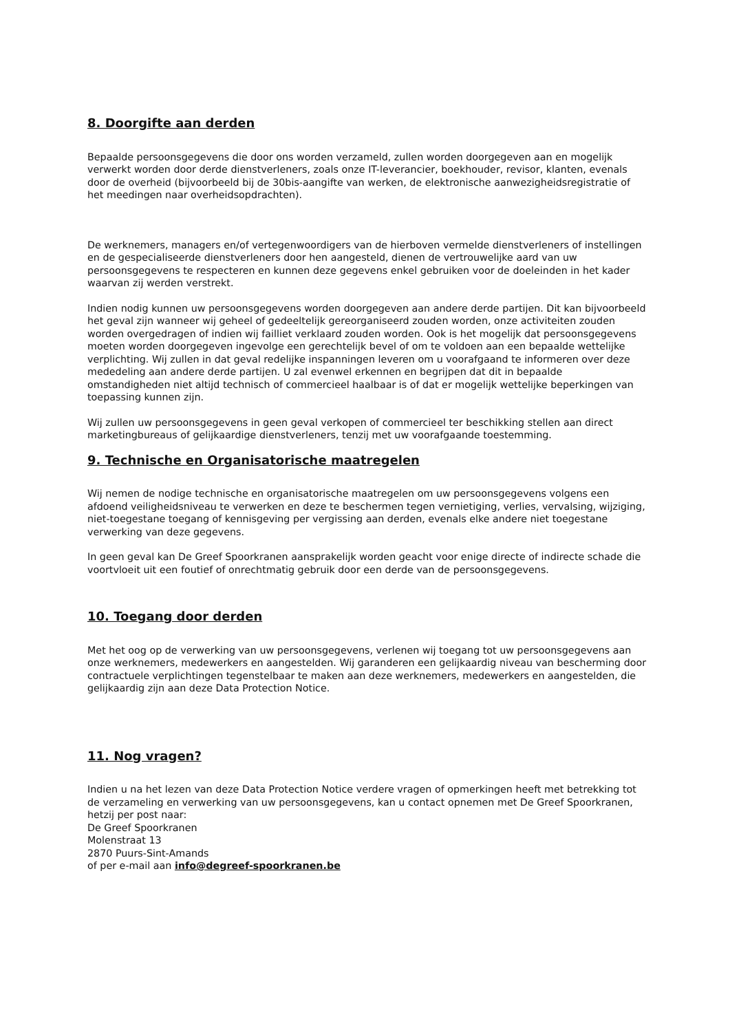8. Doorgifte aan derden
Bepaalde persoonsgegevens die door ons worden verzameld, zullen worden doorgegeven aan en mogelijk verwerkt worden door derde dienstverleners, zoals onze IT-leverancier, boekhouder, revisor, klanten, evenals door de overheid (bijvoorbeeld bij de 30bis-aangifte van werken, de elektronische aanwezigheidsregistratie of het meedingen naar overheidsopdrachten).
De werknemers, managers en/of vertegenwoordigers van de hierboven vermelde dienstverleners of instellingen en de gespecialiseerde dienstverleners door hen aangesteld, dienen de vertrouwelijke aard van uw persoonsgegevens te respecteren en kunnen deze gegevens enkel gebruiken voor de doeleinden in het kader waarvan zij werden verstrekt.
Indien nodig kunnen uw persoonsgegevens worden doorgegeven aan andere derde partijen. Dit kan bijvoorbeeld het geval zijn wanneer wij geheel of gedeeltelijk gereorganiseerd zouden worden, onze activiteiten zouden worden overgedragen of indien wij failliet verklaard zouden worden. Ook is het mogelijk dat persoonsgegevens moeten worden doorgegeven ingevolge een gerechtelijk bevel of om te voldoen aan een bepaalde wettelijke verplichting. Wij zullen in dat geval redelijke inspanningen leveren om u voorafgaand te informeren over deze mededeling aan andere derde partijen. U zal evenwel erkennen en begrijpen dat dit in bepaalde omstandigheden niet altijd technisch of commercieel haalbaar is of dat er mogelijk wettelijke beperkingen van toepassing kunnen zijn.
Wij zullen uw persoonsgegevens in geen geval verkopen of commercieel ter beschikking stellen aan direct marketingbureaus of gelijkaardige dienstverleners, tenzij met uw voorafgaande toestemming.
9. Technische en Organisatorische maatregelen
Wij nemen de nodige technische en organisatorische maatregelen om uw persoonsgegevens volgens een afdoend veiligheidsniveau te verwerken en deze te beschermen tegen vernietiging, verlies, vervalsing, wijziging, niet-toegestane toegang of kennisgeving per vergissing aan derden, evenals elke andere niet toegestane verwerking van deze gegevens.
In geen geval kan De Greef Spoorkranen aansprakelijk worden geacht voor enige directe of indirecte schade die voortvloeit uit een foutief of onrechtmatig gebruik door een derde van de persoonsgegevens.
10. Toegang door derden
Met het oog op de verwerking van uw persoonsgegevens, verlenen wij toegang tot uw persoonsgegevens aan onze werknemers, medewerkers en aangestelden. Wij garanderen een gelijkaardig niveau van bescherming door contractuele verplichtingen tegenstelbaar te maken aan deze werknemers, medewerkers en aangestelden, die gelijkaardig zijn aan deze Data Protection Notice.
11. Nog vragen?
Indien u na het lezen van deze Data Protection Notice verdere vragen of opmerkingen heeft met betrekking tot de verzameling en verwerking van uw persoonsgegevens, kan u contact opnemen met De Greef Spoorkranen, hetzij per post naar:
De Greef Spoorkranen
Molenstraat 13
2870 Puurs-Sint-Amands
of per e-mail aan info@degreef-spoorkranen.be